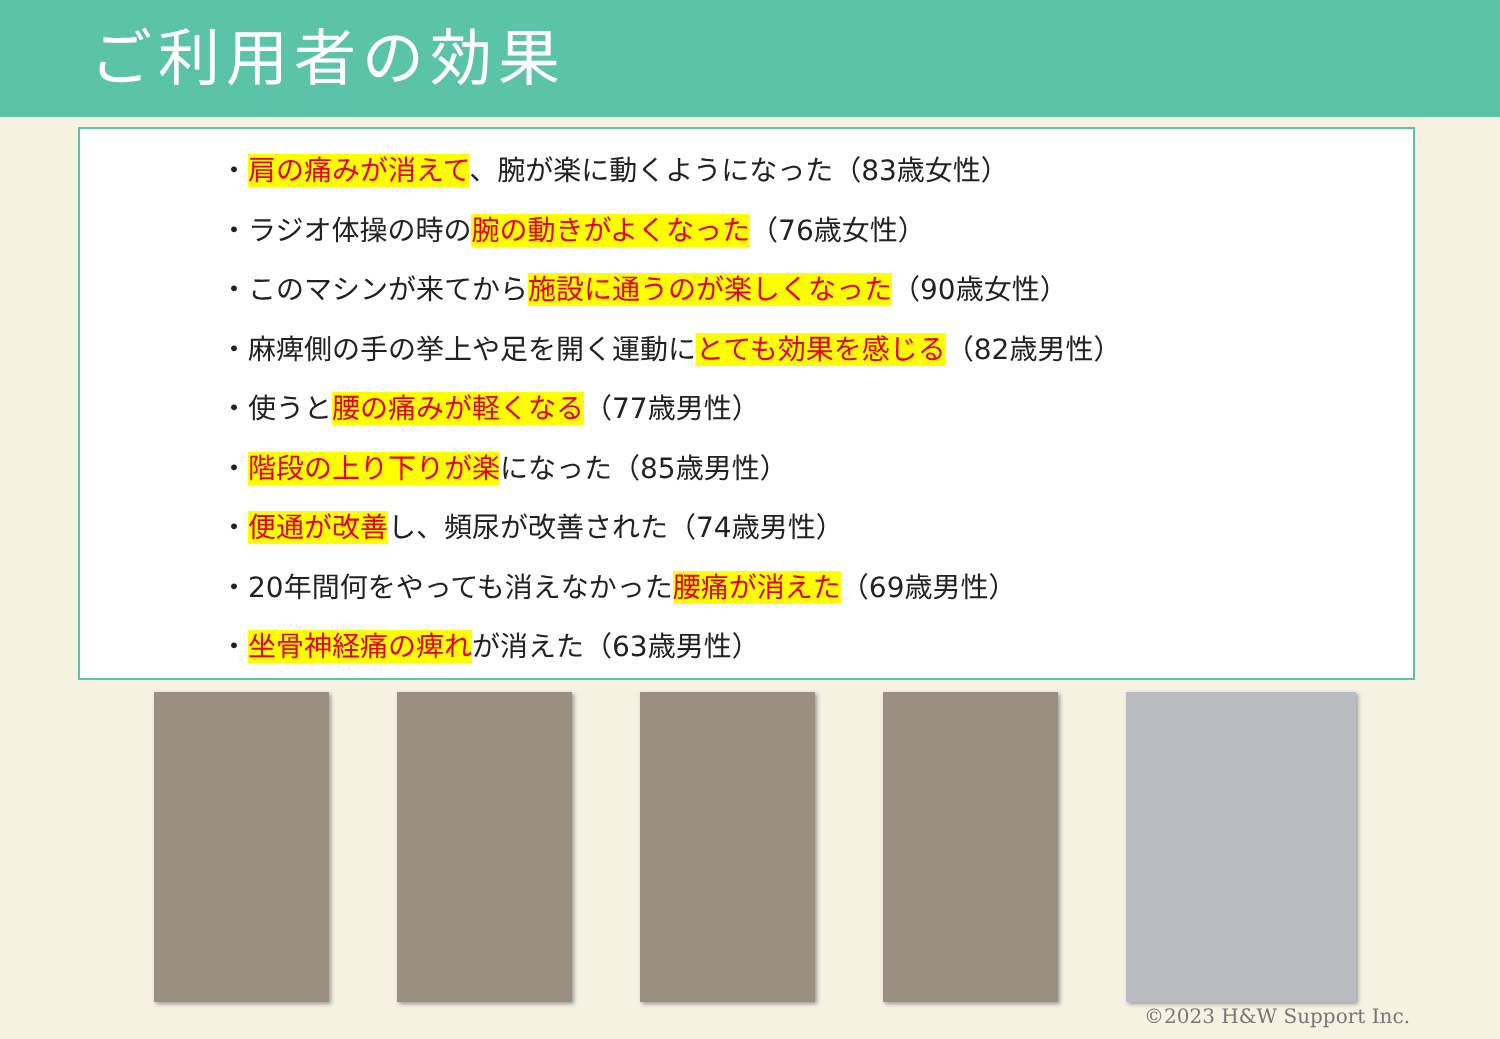ご利用者の効果
・肩の痛みが消えて、腕が楽に動くようになった（83歳女性）
・ラジオ体操の時の腕の動きがよくなった（76歳女性）
・このマシンが来てから施設に通うのが楽しくなった（90歳女性）
・麻痺側の手の挙上や足を開く運動にとても効果を感じる（82歳男性）
・使うと腰の痛みが軽くなる（77歳男性）
・階段の上り下りが楽になった（85歳男性）
・便通が改善し、頻尿が改善された（74歳男性）
・20年間何をやっても消えなかった腰痛が消えた（69歳男性）
・坐骨神経痛の痺れが消えた（63歳男性）
©2023 H&W Support Inc.